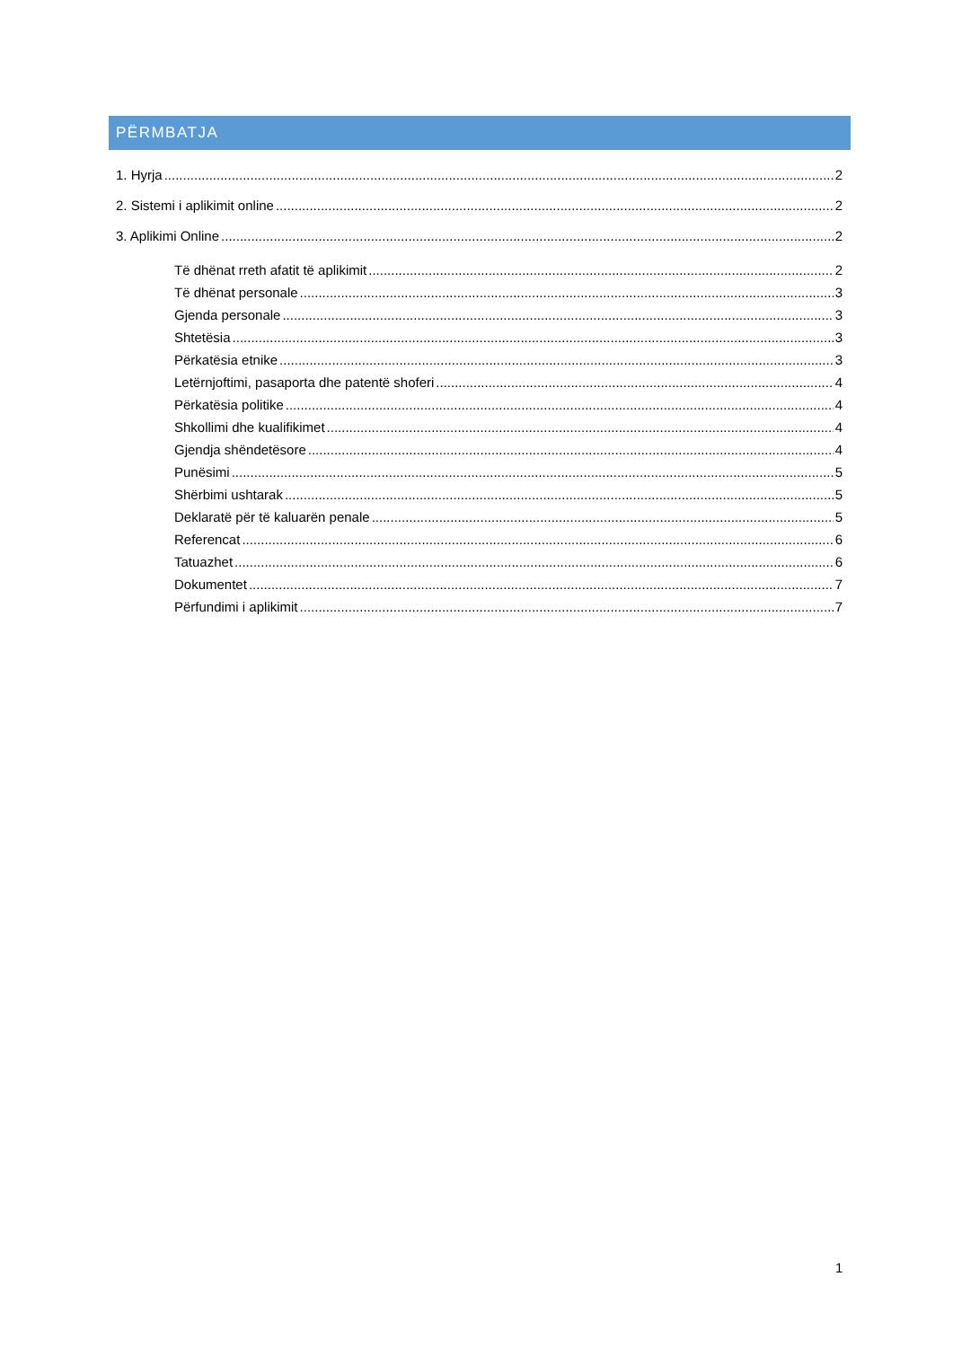PËRMBATJA
1. Hyrja 2
2. Sistemi i aplikimit online 2
3. Aplikimi Online 2
Të dhënat rreth afatit të aplikimit 2
Të dhënat personale 3
Gjenda personale 3
Shtetësia 3
Përkatësia etnike 3
Letërnjoftimi, pasaporta dhe patentë shoferi 4
Përkatësia politike 4
Shkollimi dhe kualifikimet 4
Gjendja shëndetësore 4
Punësimi 5
Shërbimi ushtarak 5
Deklaratë për të kaluarën penale 5
Referencat 6
Tatuazhet 6
Dokumentet 7
Përfundimi i aplikimit 7
1